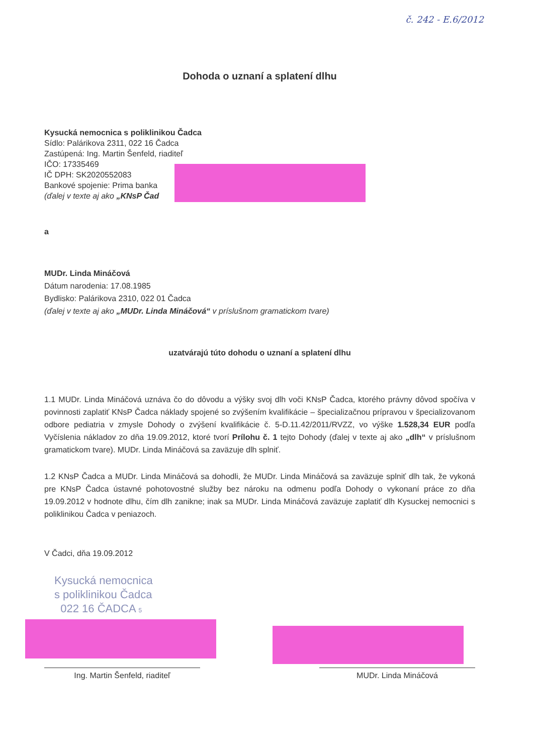č. 242 - E.6/2012
Dohoda o uznaní a splatení dlhu
Kysucká nemocnica s poliklinikou Čadca
Sídlo: Palárikova 2311, 022 16 Čadca
Zastúpená: Ing. Martin Šenfeld, riaditeľ
IČO: 17335469
IČ DPH: SK2020552083
Bankové spojenie: Prima banka
(ďalej v texte aj ako „KNsP Čad
a
MUDr. Linda Mináčová
Dátum narodenia: 17.08.1985
Bydlisko: Palárikova 2310, 022 01 Čadca
(ďalej v texte aj ako „MUDr. Linda Mináčová“ v príslušnom gramatickom tvare)
uzatvárajú túto dohodu o uznaní a splatení dlhu
1.1 MUDr. Linda Mináčová uznáva čo do dôvodu a výšky svoj dlh voči KNsP Čadca, ktorého právny dôvod spočíva v povinnosti zaplatiť KNsP Čadca náklady spojené so zvýšením kvalifikácie – špecializačnou prípravou v špecializovanom odbore pediatria v zmysle Dohody o zvýšení kvalifikácie č. 5-D.11.42/2011/RVZZ, vo výške 1.528,34 EUR podľa Vyčíslenia nákladov zo dňa 19.09.2012, ktoré tvorí Prílohu č. 1 tejto Dohody (ďalej v texte aj ako „dlh“ v príslušnom gramatickom tvare). MUDr. Linda Mináčová sa zaväzuje dlh splniť.
1.2 KNsP Čadca a MUDr. Linda Mináčová sa dohodli, že MUDr. Linda Mináčová sa zaväzuje splniť dlh tak, že vykoná pre KNsP Čadca ústavné pohotovostné služby bez nároku na odmenu podľa Dohody o vykonaní práce zo dňa 19.09.2012 v hodnote dlhu, čím dlh zanikne; inak sa MUDr. Linda Mináčová zaväzuje zaplatiť dlh Kysuckej nemocnici s poliklinikou Čadca v peniazoch.
V Čadci, dňa 19.09.2012
Kysucká nemocnica
s poliklinikou Čadca
022 16 ČADCA 5
Ing. Martin Šenfeld, riaditeľ MUDr. Linda Mináčová